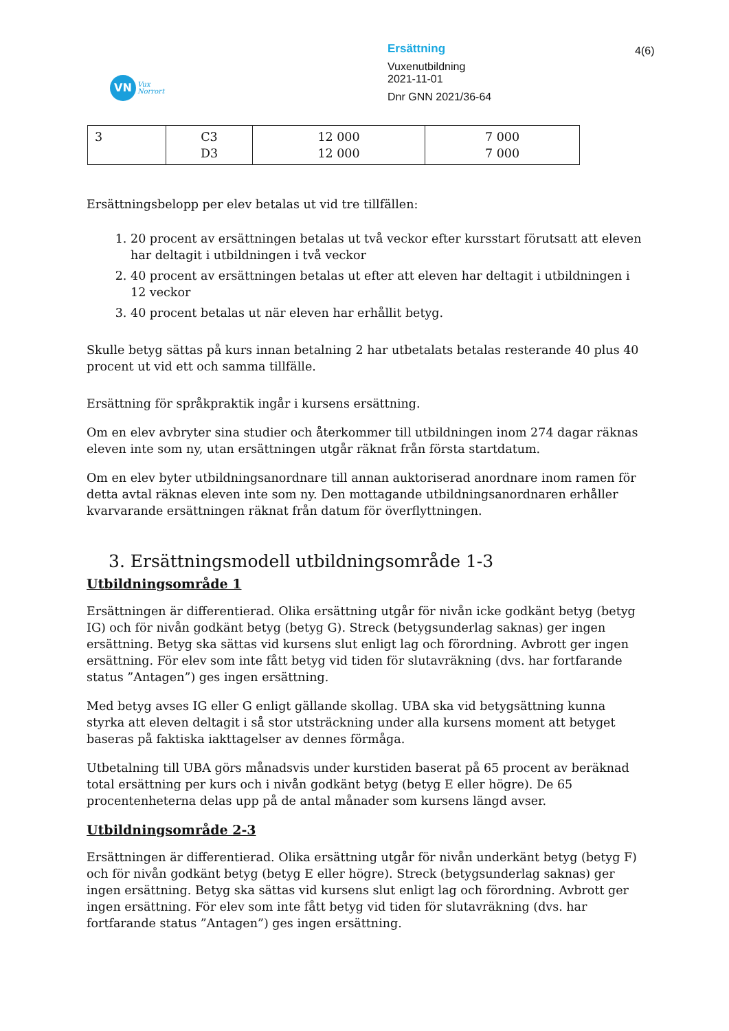VN
Vux
Norrort
Ersättning
Vuxenutbildning
2021-11-01
Dnr GNN 2021/36-64
4(6)
| 3 | C3 D3 | 12 000 12 000 | 7 000 7 000 |
Ersättningsbelopp per elev betalas ut vid tre tillfällen:
1. 20 procent av ersättningen betalas ut två veckor efter kursstart förutsatt att eleven har deltagit i utbildningen i två veckor
2. 40 procent av ersättningen betalas ut efter att eleven har deltagit i utbildningen i 12 veckor
3. 40 procent betalas ut när eleven har erhållit betyg.
Skulle betyg sättas på kurs innan betalning 2 har utbetalats betalas resterande 40 plus 40 procent ut vid ett och samma tillfälle.
Ersättning för språkpraktik ingår i kursens ersättning.
Om en elev avbryter sina studier och återkommer till utbildningen inom 274 dagar räknas eleven inte som ny, utan ersättningen utgår räknat från första startdatum.
Om en elev byter utbildningsanordnare till annan auktoriserad anordnare inom ramen för detta avtal räknas eleven inte som ny. Den mottagande utbildningsanordnaren erhåller kvarvarande ersättningen räknat från datum för överflyttningen.
3. Ersättningsmodell utbildningsområde 1-3
Utbildningsområde 1
Ersättningen är differentierad. Olika ersättning utgår för nivån icke godkänt betyg (betyg IG) och för nivån godkänt betyg (betyg G). Streck (betygsunderlag saknas) ger ingen ersättning. Betyg ska sättas vid kursens slut enligt lag och förordning. Avbrott ger ingen ersättning. För elev som inte fått betyg vid tiden för slutavräkning (dvs. har fortfarande status ”Antagen”) ges ingen ersättning.
Med betyg avses IG eller G enligt gällande skollag. UBA ska vid betygsättning kunna styrka att eleven deltagit i så stor utsträckning under alla kursens moment att betyget baseras på faktiska iakttagelser av dennes förmåga.
Utbetalning till UBA görs månadsvis under kurstiden baserat på 65 procent av beräknad total ersättning per kurs och i nivån godkänt betyg (betyg E eller högre). De 65 procentenheterna delas upp på de antal månader som kursens längd avser.
Utbildningsområde 2-3
Ersättningen är differentierad. Olika ersättning utgår för nivån underkänt betyg (betyg F) och för nivån godkänt betyg (betyg E eller högre). Streck (betygsunderlag saknas) ger ingen ersättning. Betyg ska sättas vid kursens slut enligt lag och förordning. Avbrott ger ingen ersättning. För elev som inte fått betyg vid tiden för slutavräkning (dvs. har fortfarande status ”Antagen”) ges ingen ersättning.